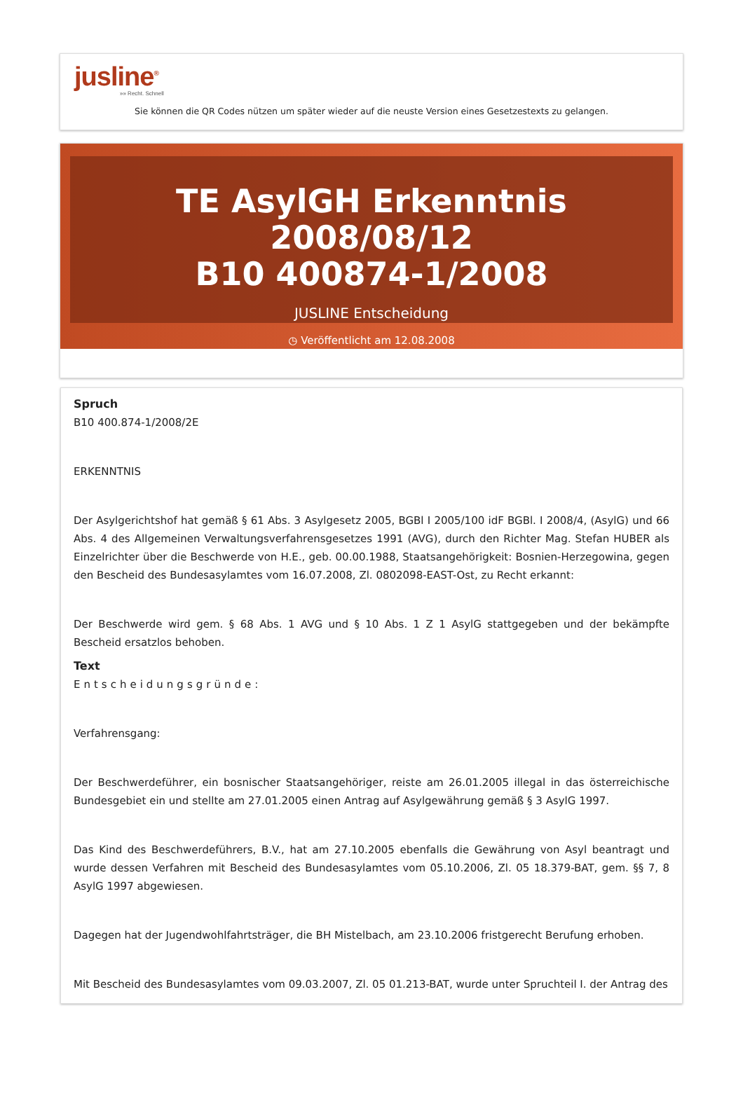jusline<sup>®</sup>
»» Recht. Schnell
Sie können die QR Codes nützen um später wieder auf die neuste Version eines Gesetzestexts zu gelangen.
TE AsylGH Erkenntnis 2008/08/12
B10 400874-1/2008
JUSLINE Entscheidung
◷ Veröffentlicht am 12.08.2008
Spruch
B10 400.874-1/2008/2E
ERKENNTNIS
Der Asylgerichtshof hat gemäß § 61 Abs. 3 Asylgesetz 2005, BGBl I 2005/100 idF BGBl. I 2008/4, (AsylG) und 66 Abs. 4 des Allgemeinen Verwaltungsverfahrensgesetzes 1991 (AVG), durch den Richter Mag. Stefan HUBER als Einzelrichter über die Beschwerde von H.E., geb. 00.00.1988, Staatsangehörigkeit: Bosnien-Herzegowina, gegen den Bescheid des Bundesasylamtes vom 16.07.2008, Zl. 0802098-EAST-Ost, zu Recht erkannt:
Der Beschwerde wird gem. § 68 Abs. 1 AVG und § 10 Abs. 1 Z 1 AsylG stattgegeben und der bekämpfte Bescheid ersatzlos behoben.
Text
Entscheidungsgründe:
Verfahrensgang:
Der Beschwerdeführer, ein bosnischer Staatsangehöriger, reiste am 26.01.2005 illegal in das österreichische Bundesgebiet ein und stellte am 27.01.2005 einen Antrag auf Asylgewährung gemäß § 3 AsylG 1997.
Das Kind des Beschwerdeführers, B.V., hat am 27.10.2005 ebenfalls die Gewährung von Asyl beantragt und wurde dessen Verfahren mit Bescheid des Bundesasylamtes vom 05.10.2006, Zl. 05 18.379-BAT, gem. §§ 7, 8 AsylG 1997 abgewiesen.
Dagegen hat der Jugendwohlfahrtsträger, die BH Mistelbach, am 23.10.2006 fristgerecht Berufung erhoben.
Mit Bescheid des Bundesasylamtes vom 09.03.2007, Zl. 05 01.213-BAT, wurde unter Spruchteil I. der Antrag des